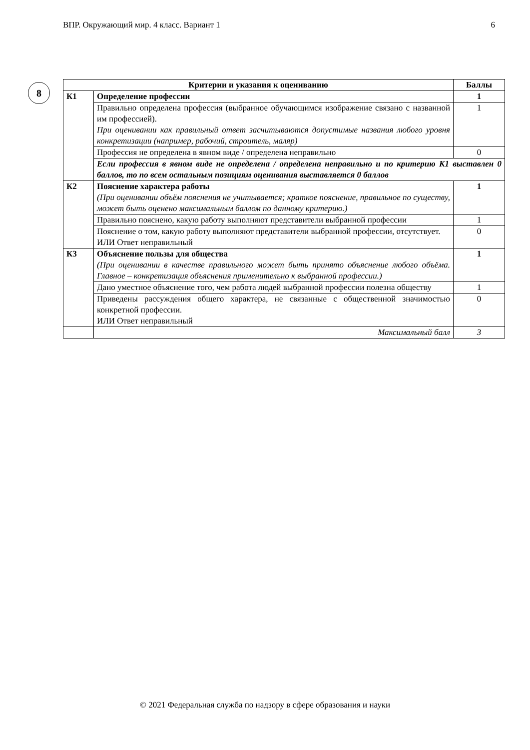ВПР. Окружающий мир. 4 класс. Вариант 1 6
8
| Критерии и указания к оцениванию | | Баллы |
| --- | --- | --- |
| К1 | Определение профессии | 1 |
| | Правильно определена профессия (выбранное обучающимся изображение связано с названной им профессией). При оценивании как правильный ответ засчитываются допустимые названия любого уровня конкретизации (например, рабочий, строитель, маляр) | 1 |
| | Профессия не определена в явном виде / определена неправильно | 0 |
| | Если профессия в явном виде не определена / определена неправильно и по критерию К1 выставлен 0 баллов, то по всем остальным позициям оценивания выставляется 0 баллов | |
| К2 | Пояснение характера работы (При оценивании объём пояснения не учитывается; краткое пояснение, правильное по существу, может быть оценено максимальным баллом по данному критерию.) | 1 |
| | Правильно пояснено, какую работу выполняют представители выбранной профессии | 1 |
| | Пояснение о том, какую работу выполняют представители выбранной профессии, отсутствует. ИЛИ Ответ неправильный | 0 |
| К3 | Объяснение пользы для общества (При оценивании в качестве правильного может быть принято объяснение любого объёма. Главное – конкретизация объяснения применительно к выбранной профессии.) | 1 |
| | Дано уместное объяснение того, чем работа людей выбранной профессии полезна обществу | 1 |
| | Приведены рассуждения общего характера, не связанные с общественной значимостью конкретной профессии. ИЛИ Ответ неправильный | 0 |
| | Максимальный балл | 3 |
© 2021 Федеральная служба по надзору в сфере образования и науки